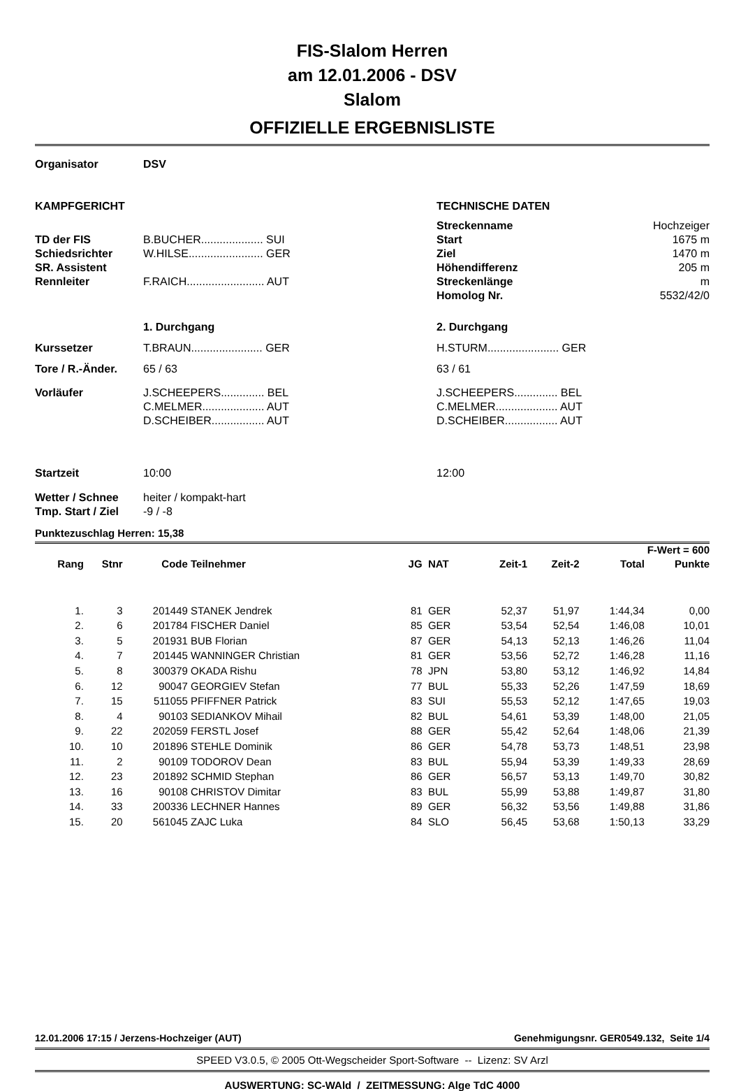FIS-Slalom Herren
am 12.01.2006 - DSV
Slalom
OFFIZIELLE ERGEBNISLISTE
| Organisator | DSV | | |
| KAMPFGERICHT | | TECHNISCHE DATEN | |
| | | Streckenname | Hochzeiger |
| TD der FIS | B.BUCHER.................... SUI | Start | 1675 m |
| Schiedsrichter | W.HILSE........................ GER | Ziel | 1470 m |
| SR. Assistent | | Höhendifferenz | 205 m |
| Rennleiter | F.RAICH......................... AUT | Streckenlänge | m |
| | | Homolog Nr. | 5532/42/0 |
| | 1. Durchgang | 2. Durchgang | |
| Kurssetzer | T.BRAUN....................... GER | H.STURM....................... GER | |
| Tore / R.-Änder. | 65 / 63 | 63 / 61 | |
| Vorläufer | J.SCHEEPERS.............. BEL C.MELMER.................... AUT D.SCHEIBER................. AUT | J.SCHEEPERS.............. BEL C.MELMER.................... AUT D.SCHEIBER................. AUT | |
| Startzeit | 10:00 | 12:00 | |
| Wetter / Schnee | heiter / kompakt-hart | | |
| Tmp. Start / Ziel | -9 / -8 | | |
Punktezuschlag Herren: 15,38
| F-Wert = 600 | | | | | | | | | |
| --- | --- | --- | --- | --- | --- | --- | --- | --- | --- |
| Rang | Stnr | Code | Teilnehmer | JG | NAT | Zeit-1 | Zeit-2 | Total | Punkte |
| 1. | 3 | 201449 | STANEK Jendrek | 81 | GER | 52,37 | 51,97 | 1:44,34 | 0,00 |
| 2. | 6 | 201784 | FISCHER Daniel | 85 | GER | 53,54 | 52,54 | 1:46,08 | 10,01 |
| 3. | 5 | 201931 | BUB Florian | 87 | GER | 54,13 | 52,13 | 1:46,26 | 11,04 |
| 4. | 7 | 201445 | WANNINGER Christian | 81 | GER | 53,56 | 52,72 | 1:46,28 | 11,16 |
| 5. | 8 | 300379 | OKADA Rishu | 78 | JPN | 53,80 | 53,12 | 1:46,92 | 14,84 |
| 6. | 12 | 90047 | GEORGIEV Stefan | 77 | BUL | 55,33 | 52,26 | 1:47,59 | 18,69 |
| 7. | 15 | 511055 | PFIFFNER Patrick | 83 | SUI | 55,53 | 52,12 | 1:47,65 | 19,03 |
| 8. | 4 | 90103 | SEDIANKOV Mihail | 82 | BUL | 54,61 | 53,39 | 1:48,00 | 21,05 |
| 9. | 22 | 202059 | FERSTL Josef | 88 | GER | 55,42 | 52,64 | 1:48,06 | 21,39 |
| 10. | 10 | 201896 | STEHLE Dominik | 86 | GER | 54,78 | 53,73 | 1:48,51 | 23,98 |
| 11. | 2 | 90109 | TODOROV Dean | 83 | BUL | 55,94 | 53,39 | 1:49,33 | 28,69 |
| 12. | 23 | 201892 | SCHMID Stephan | 86 | GER | 56,57 | 53,13 | 1:49,70 | 30,82 |
| 13. | 16 | 90108 | CHRISTOV Dimitar | 83 | BUL | 55,99 | 53,88 | 1:49,87 | 31,80 |
| 14. | 33 | 200336 | LECHNER Hannes | 89 | GER | 56,32 | 53,56 | 1:49,88 | 31,86 |
| 15. | 20 | 561045 | ZAJC Luka | 84 | SLO | 56,45 | 53,68 | 1:50,13 | 33,29 |
12.01.2006 17:15 / Jerzens-Hochzeiger (AUT) Genehmigungsnr. GER0549.132, Seite 1/4
SPEED V3.0.5, © 2005 Ott-Wegscheider Sport-Software -- Lizenz: SV Arzl
AUSWERTUNG: SC-WAld / ZEITMESSUNG: Alge TdC 4000